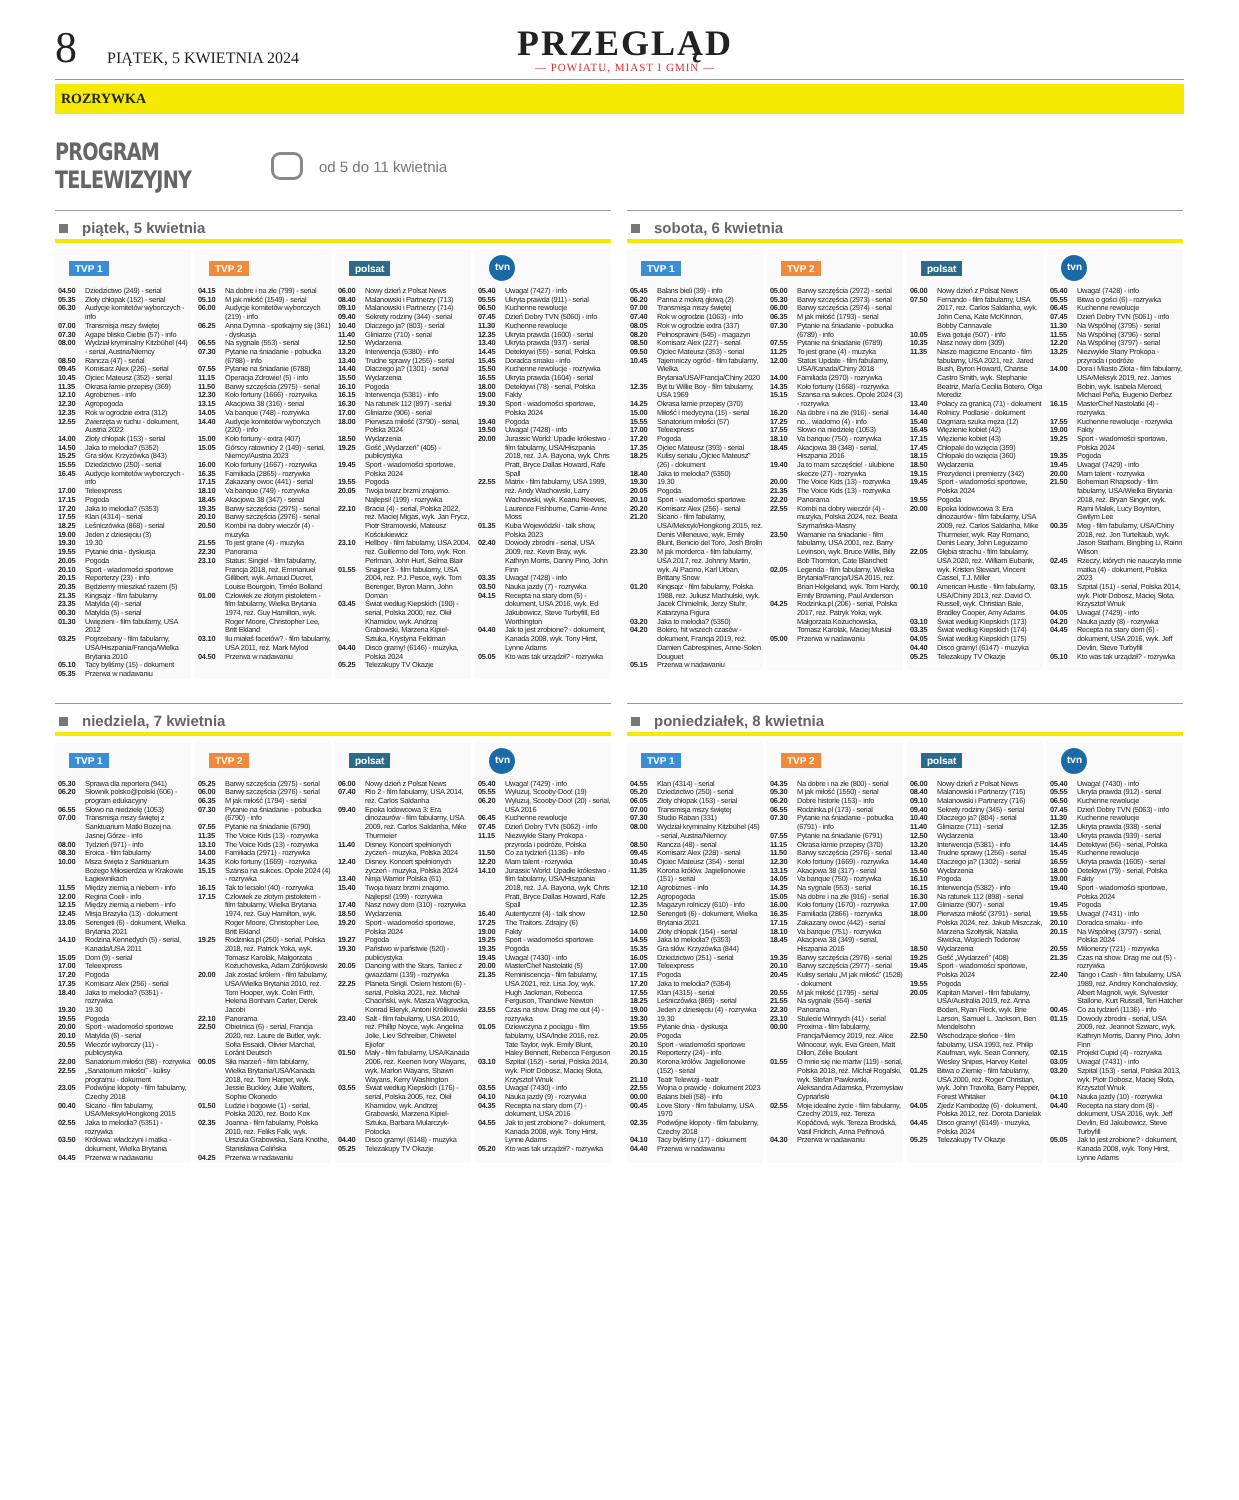8
PIĄTEK, 5 KWIETNIA 2024
PRZEGLĄD
— POWIATU, MIAST I GMIN —
ROZRYWKA
PROGRAM TELEWIZYJNY
od 5 do 11 kwietnia
piątek, 5 kwietnia
TVP 1
| 04.50 | Dziedzictwo (249) - serial |
| 05.35 | Złoty chłopak (152) - serial |
| 06.30 | Audycje komitetów wyborczych - info |
| 07.00 | Transmisja mszy świętej |
| 07.30 | Agape blisko Ciebie (57) - info |
| 08.00 | Wydział kryminalny Kitzbühel (44) - serial, Austria/Niemcy |
| 08.50 | Rancza (47) - serial |
| 09.45 | Komisarz Alex (226) - serial |
| 10.45 | Ojciec Mateusz (352) - serial |
| 11.35 | Okrasa łamie przepisy (369) |
| 12.10 | Agrobiznes - info |
| 12.30 | Agropogoda |
| 12.35 | Rok w ogrodzie extra (312) |
| 12.55 | Zwierzęta w ruchu - dokument, Austria 2022 |
| 14.00 | Złoty chłopak (153) - serial |
| 14.50 | Jaka to melodia? (5352) |
| 15.25 | Gra słów. Krzyżówka (843) |
| 15.55 | Dziedzictwo (250) - serial |
| 16.45 | Audycje komitetów wyborczych - info |
| 17.00 | Teleexpress |
| 17.15 | Pogoda |
| 17.20 | Jaka to melodia? (5353) |
| 17.55 | Klan (4314) - serial |
| 18.25 | Leśniczówka (868) - serial |
| 19.00 | Jeden z dziesięciu (3) |
| 19.30 | 19.30 |
| 19.55 | Pytanie dnia - dyskusja |
| 20.05 | Pogoda |
| 20.10 | Sport - wiadomości sportowe |
| 20.15 | Reporterzy (23) - info |
| 20.35 | Będziemy mieszkać razem (5) |
| 21.35 | Kingsajz - film fabularny |
| 23.35 | Matylda (4) - serial |
| 00.30 | Matylda (5) - serial |
| 01.30 | Uwięzieni - film fabularny, USA 2012 |
| 03.25 | Pogrzebany - film fabularny, USA/Hiszpania/Francja/Wielka Brytania 2010 |
| 05.10 | Tacy byliśmy (15) - dokument |
| 05.35 | Przerwa w nadawaniu |
TVP 2
| 04.15 | Na dobre i na złe (799) - serial |
| 05.10 | M jak miłość (1549) - serial |
| 06.00 | Audycje komitetów wyborczych (219) - info |
| 06.25 | Anna Dymna - spotkajmy się (361) - dyskusja |
| 06.55 | Na sygnale (553) - serial |
| 07.30 | Pytanie na śniadanie - pobudka (6788) - info |
| 07.55 | Pytanie na śniadanie (6788) |
| 11.15 | Operacja Zdrowie! (5) - info |
| 11.50 | Barwy szczęścia (2975) - serial |
| 12.30 | Koło fortuny (1666) - rozrywka |
| 13.15 | Akacjowa 38 (316) - serial |
| 14.05 | Va banque (748) - rozrywka |
| 14.40 | Audycje komitetów wyborczych (220) - info |
| 15.00 | Koło fortuny - extra (407) |
| 15.05 | Górscy ratownicy 2 (149) - serial, Niemcy/Austria 2023 |
| 16.00 | Koło fortuny (1667) - rozrywka |
| 16.35 | Familiada (2865) - rozrywka |
| 17.15 | Zakazany owoc (441) - serial |
| 18.10 | Va banque (749) - rozrywka |
| 18.45 | Akacjowa 38 (347) - serial |
| 19.35 | Barwy szczęścia (2975) - serial |
| 20.10 | Barwy szczęścia (2976) - serial |
| 20.50 | Kombii na dobry wieczór (4) - muzyka |
| 21.55 | To jest grane (4) - muzyka |
| 22.30 | Panorama |
| 23.10 | Status: Singiel - film fabularny, Francja 2018, reż. Emmanuel Gillibert, wyk. Arnaud Ducret, Louise Bourgoin, Timéo Bolland |
| 01.00 | Człowiek ze złotym pistoletem - film fabularny, Wielka Brytania 1974, reż. Guy Hamilton, wyk. Roger Moore, Christopher Lee, Britt Ekland |
| 03.10 | Ilu miałaś facetów? - film fabularny, USA 2011, reż. Mark Mylod |
| 04.50 | Przerwa w nadawaniu |
polsat
| 06.00 | Nowy dzień z Polsat News |
| 08.40 | Malanowski i Partnerzy (713) |
| 09.10 | Malanowski i Partnerzy (714) |
| 09.40 | Sekrety rodziny (344) - serial |
| 10.40 | Dlaczego ja? (803) - serial |
| 11.40 | Gliniarze (710) - serial |
| 12.50 | Wydarzenia |
| 13.20 | Interwencja (5380) - info |
| 13.40 | Trudne sprawy (1255) - serial |
| 14.40 | Dlaczego ja? (1301) - serial |
| 15.50 | Wydarzenia |
| 16.10 | Pogoda |
| 16.15 | Interwencja (5381) - info |
| 16.30 | Na ratunek 112 (897) - serial |
| 17.00 | Gliniarze (906) - serial |
| 18.00 | Pierwsza miłość (3790) - serial, Polska 2024 |
| 18.50 | Wydarzenia |
| 19.25 | Gość „Wydarzeń” (405) - publicystyka |
| 19.45 | Sport - wiadomości sportowe, Polska 2024 |
| 19.55 | Pogoda |
| 20.05 | Twoja twarz brzmi znajomo. Najlepsi! (199) - rozrywka |
| 22.10 | Bracia (4) - serial, Polska 2022, reż. Maciej Migas, wyk. Jan Frycz, Piotr Stramowski, Mateusz Kościukiewicz |
| 23.10 | Hellboy - film fabularny, USA 2004, reż. Guillermo del Toro, wyk. Ron Perlman, John Hurt, Selma Blair |
| 01.55 | Snajper 3 - film fabularny, USA 2004, reż. P.J. Pesce, wyk. Tom Berenger, Byron Mann, John Doman |
| 03.45 | Świat według Kiepskich (190) - serial, Polska 2000, reż. Okił Khamidov, wyk. Andrzej Grabowski, Marzena Kipiel-Sztuka, Krystyna Feldman |
| 04.40 | Disco gramy! (6146) - muzyka, Polska 2024 |
| 05.25 | Telezakupy TV Okazje |
tvn
| 05.40 | Uwaga! (7427) - info |
| 05.55 | Ukryta prawda (911) - serial |
| 06.50 | Kuchenne rewolucje |
| 07.45 | Dzień Dobry TVN (5060) - info |
| 11.30 | Kuchenne rewolucje |
| 12.35 | Ukryta prawda (1600) - serial |
| 13.40 | Ukryta prawda (937) - serial |
| 14.45 | Detektywi (55) - serial, Polska |
| 15.45 | Doradca smaku - info |
| 15.50 | Kuchenne rewolucje - rozrywka |
| 16.55 | Ukryta prawda (1604) - serial |
| 18.00 | Detektywi (78) - serial, Polska |
| 19.00 | Fakty |
| 19.30 | Sport - wiadomości sportowe, Polska 2024 |
| 19.40 | Pogoda |
| 19.50 | Uwaga! (7428) - info |
| 20.00 | Jurassic World: Upadłe królestwo - film fabularny, USA/Hiszpania 2018, reż. J.A. Bayona, wyk. Chris Pratt, Bryce Dallas Howard, Rafe Spall |
| 22.55 | Matrix - film fabularny, USA 1999, reż. Andy Wachowski, Larry Wachowski, wyk. Keanu Reeves, Laurence Fishburne, Carrie-Anne Moss |
| 01.35 | Kuba Wojewódzki - talk show, Polska 2023 |
| 02.40 | Dowody zbrodni - serial, USA 2009, reż. Kevin Bray, wyk. Kathryn Morris, Danny Pino, John Finn |
| 03.35 | Uwaga! (7428) - info |
| 03.50 | Nauka jazdy (7) - rozrywka |
| 04.15 | Recepta na stary dom (5) - dokument, USA 2016, wyk. Ed Jakubowicz, Steve Turbyfill, Ed Worthington |
| 04.40 | Jak to jest zrobione? - dokument, Kanada 2008, wyk. Tony Hirst, Lynne Adams |
| 05.05 | Kto was tak urządził? - rozrywka |
sobota, 6 kwietnia
TVP 1
| 05.45 | Balans bieli (39) - info |
| 06.20 | Panna z mokrą głową (2) |
| 07.00 | Transmisja mszy świętej |
| 07.40 | Rok w ogrodzie (1063) - info |
| 08.05 | Rok w ogrodzie extra (337) |
| 08.20 | Pełnosprawni (545) - magazyn |
| 08.50 | Komisarz Alex (227) - serial |
| 09.50 | Ojciec Mateusz (353) - serial |
| 10.45 | Tajemniczy ogród - film fabularny, Wielka Brytania/USA/Francja/Chiny 2020 |
| 12.35 | Byt tu Willie Boy - film fabularny, USA 1969 |
| 14.25 | Okrasa łamie przepisy (370) |
| 15.00 | Miłość i medycyna (15) - serial |
| 15.55 | Sanatorium miłości (57) |
| 17.00 | Teleexpress |
| 17.20 | Pogoda |
| 17.35 | Ojciec Mateusz (393) - serial |
| 18.25 | Kulisy serialu „Ojciec Mateusz” (26) - dokument |
| 18.40 | Jaka to melodia? (5350) |
| 19.30 | 19.30 |
| 20.05 | Pogoda |
| 20.10 | Sport - wiadomości sportowe |
| 20.20 | Komisarz Alex (256) - serial |
| 21.20 | Sicario - film fabularny, USA/Meksyk/Hongkong 2015, reż. Denis Villeneuve, wyk. Emily Blunt, Benicio del Toro, Josh Brolin |
| 23.30 | M jak morderca - film fabularny, USA 2017, reż. Johnny Martin, wyk. Al Pacino, Karl Urban, Brittany Snow |
| 01.20 | Kingsajz - film fabularny, Polska 1988, reż. Juliusz Machulski, wyk. Jacek Chmielnik, Jerzy Stuhr, Katarzyna Figura |
| 03.20 | Jaka to melodia? (5350) |
| 04.20 | Bolero, hit wszech czasów - dokument, Francja 2019, reż. Damien Cabrespines, Anne-Solen Douguet |
| 05.15 | Przerwa w nadawaniu |
TVP 2
| 05.00 | Barwy szczęścia (2972) - serial |
| 05.30 | Barwy szczęścia (2973) - serial |
| 06.00 | Barwy szczęścia (2974) - serial |
| 06.35 | M jak miłość (1793) - serial |
| 07.30 | Pytanie na śniadanie - pobudka (6789) - info |
| 07.55 | Pytanie na śniadanie (6789) |
| 11.25 | To jest grane (4) - muzyka |
| 12.00 | Status Update - film fabularny, USA/Kanada/Chiny 2018 |
| 14.00 | Familiada (2970) - rozrywka |
| 14.35 | Koło fortuny (1668) - rozrywka |
| 15.15 | Szansa na sukces. Opole 2024 (3) - rozrywka |
| 16.20 | Na dobre i na złe (916) - serial |
| 17.25 | no... wiadomo (4) - info |
| 17.55 | Słowo na niedzielę (1053) |
| 18.10 | Va banque (750) - rozrywka |
| 18.45 | Akacjowa 38 (348) - serial, Hiszpania 2016 |
| 19.40 | Ja to mam szczęście! - ulubione skecze (27) - rozrywka |
| 20.00 | The Voice Kids (13) - rozrywka |
| 21.35 | The Voice Kids (13) - rozrywka |
| 22.20 | Panorama |
| 22.55 | Kombi na dobry wieczór (4) - muzyka, Polska 2024, reż. Beata Szymańska-Masny |
| 23.50 | Wamanie na śniadanie - film fabularny, USA 2001, reż. Barry Levinson, wyk. Bruce Willis, Billy Bob Thornton, Cate Blanchett |
| 02.05 | Legenda - film fabularny, Wielka Brytania/Francja/USA 2015, reż. Brian Helgeland, wyk. Tom Hardy, Emily Browning, Paul Anderson |
| 04.25 | Rodzinka.pl (206) - serial, Polska 2017, reż. Patryk Yoka, wyk. Małgorzata Kożuchowska, Tomasz Karolak, Maciej Musiał |
| 05.00 | Przerwa w nadawaniu |
polsat
| 06.00 | Nowy dzień z Polsat News |
| 07.50 | Fernando - film fabularny, USA 2017, reż. Carlos Saldanha, wyk. John Cena, Kate McKinnon, Bobby Cannavale |
| 10.05 | Ewa gotuje (507) - info |
| 10.35 | Nasz nowy dom (309) |
| 11.35 | Nasze magiczne Encanto - film fabularny, USA 2021, reż. Jared Bush, Byron Howard, Charise Castro Smith, wyk. Stephanie Beatriz, María Cecilia Botero, Olga Merediz |
| 13.40 | Polacy za granicą (71) - dokument |
| 14.40 | Rolnicy. Podlasie - dokument |
| 15.40 | Dagmara szuka męża (12) |
| 16.45 | Więzienie kobiet (42) |
| 17.15 | Więzienie kobiet (43) |
| 17.45 | Chłopaki do wzięcia (359) |
| 18.15 | Chłopaki do wzięcia (360) |
| 18.50 | Wydarzenia |
| 19.15 | Prezydenci i premierzy (342) |
| 19.45 | Sport - wiadomości sportowe, Polska 2024 |
| 19.55 | Pogoda |
| 20.00 | Epoka lodowcowa 3: Era dinozaurów - film fabularny, USA 2009, reż. Carlos Saldanha, Mike Thurmeier, wyk. Ray Romano, Denis Leary, John Leguizamo |
| 22.05 | Głębia strachu - film fabularny, USA 2020, reż. William Eubank, wyk. Kristen Stewart, Vincent Cassel, T.J. Miller |
| 00.10 | American Hustle - film fabularny, USA/Chiny 2013, reż. David O. Russell, wyk. Christian Bale, Bradley Cooper, Amy Adams |
| 03.10 | Świat według Kiepskich (173) |
| 03.35 | Świat według Kiepskich (174) |
| 04.05 | Świat według Kiepskich (175) |
| 04.40 | Disco gramy! (6147) - muzyka |
| 05.25 | Telezakupy TV Okazje |
tvn
| 05.40 | Uwaga! (7428) - info |
| 05.55 | Bitwa o gości (6) - rozrywka |
| 06.45 | Kuchenne rewolucje |
| 07.45 | Dzień Dobry TVN (5061) - info |
| 11.30 | Na Wspólnej (3795) - serial |
| 11.55 | Na Wspólnej (3796) - serial |
| 12.20 | Na Wspólnej (3797) - serial |
| 13.25 | Niezwykłe Stany Prokopa - przyroda i podróże |
| 14.00 | Dora i Miasto Złota - film fabularny, USA/Meksyk 2019, reż. James Bobin, wyk. Isabela Merced, Michael Peña, Eugenio Derbez |
| 16.15 | MasterChef Nastolatki (4) - rozrywka |
| 17.55 | Kuchenne rewolucje - rozrywka |
| 19.00 | Fakty |
| 19.25 | Sport - wiadomości sportowe, Polska 2024 |
| 19.35 | Pogoda |
| 19.45 | Uwaga! (7429) - info |
| 20.00 | Mam talent - rozrywka |
| 21.50 | Bohemian Rhapsody - film fabularny, USA/Wielka Brytania 2018, reż. Bryan Singer, wyk. Rami Malek, Lucy Boynton, Gwilym Lee |
| 00.35 | Meg - film fabularny, USA/Chiny 2018, reż. Jon Turteltaub, wyk. Jason Statham, Bingbing Li, Rainn Wilson |
| 02.45 | Rzeczy, których nie nauczyła mnie matka (4) - dokument, Polska 2023 |
| 03.15 | Szpital (151) - serial, Polska 2014, wyk. Piotr Dobosz, Maciej Słota, Krzysztof Wnuk |
| 04.05 | Uwaga! (7429) - info |
| 04.20 | Nauka jazdy (8) - rozrywka |
| 04.45 | Recepta na stary dom (6) - dokument, USA 2016, wyk. Jeff Devlin, Steve Turbyfill |
| 05.10 | Kto was tak urządził? - rozrywka |
niedziela, 7 kwietnia
TVP 1
| 05.30 | Sprawa dla reportera (941) |
| 06.20 | Słownik polsko@polski (606) - program edukacyjny |
| 06.55 | Słowo na niedzielę (1053) |
| 07.00 | Transmisja mszy świętej z Sanktuarium Matki Bożej na Jasnej Górze - info |
| 08.00 | Tydzień (971) - info |
| 08.30 | Eroica - film fabularny |
| 10.00 | Msza święta z Sanktuarium Bożego Miłosierdzia w Krakowie Łagiewnikach |
| 11.55 | Między ziemią a niebem - info |
| 12.00 | Regina Coeli - info |
| 12.15 | Między ziemią a niebem - info |
| 12.45 | Misja Brazylia (13) - dokument |
| 13.05 | Serengeti (6) - dokument, Wielka Brytania 2021 |
| 14.10 | Rodzina Kennedych (5) - serial, Kanada/USA 2011 |
| 15.05 | Dom (9) - serial |
| 17.00 | Teleexpress |
| 17.20 | Pogoda |
| 17.35 | Komisarz Alex (256) - serial |
| 18.40 | Jaka to melodia? (5351) - rozrywka |
| 19.30 | 19.30 |
| 19.55 | Pogoda |
| 20.00 | Sport - wiadomości sportowe |
| 20.10 | Matylda (6) - serial |
| 20.55 | Wieczór wyborczy (11) - publicystyka |
| 22.00 | Sanatorium miłości (58) - rozrywka |
| 22.55 | „Sanatorium miłości” - kulisy programu - dokument |
| 23.05 | Podwójne kłopoty - film fabularny, Czechy 2018 |
| 00.40 | Sicario - film fabularny, USA/Meksyk/Hongkong 2015 |
| 02.55 | Jaka to melodia? (5351) - rozrywka |
| 03.50 | Królowa: władczyni i matka - dokument, Wielka Brytania |
| 04.45 | Przerwa w nadawaniu |
TVP 2
| 05.25 | Barwy szczęścia (2975) - serial |
| 06.00 | Barwy szczęścia (2976) - serial |
| 06.35 | M jak miłość (1794) - serial |
| 07.30 | Pytanie na śniadanie - pobudka (6790) - info |
| 07.55 | Pytanie na śniadanie (6790) |
| 11.35 | The Voice Kids (13) - rozrywka |
| 13.10 | The Voice Kids (13) - rozrywka |
| 14.00 | Familiada (2971) - rozrywka |
| 14.35 | Koło fortuny (1669) - rozrywka |
| 15.15 | Szansa na sukces. Opole 2024 (4) - rozrywka |
| 16.15 | Tak to leciało! (40) - rozrywka |
| 17.15 | Człowiek ze złotym pistoletem - film fabularny, Wielka Brytania 1974, reż. Guy Hamilton, wyk. Roger Moore, Christopher Lee, Britt Ekland |
| 19.25 | Rodzinka.pl (250) - serial, Polska 2018, reż. Patrick Yoka, wyk. Tomasz Karolak, Małgorzata Kożuchowska, Adam Zdrójkowski |
| 20.00 | Jak zostać królem - film fabularny, USA/Wielka Brytania 2010, reż. Tom Hooper, wyk. Colin Firth, Helena Bonham Carter, Derek Jacobi |
| 22.10 | Panorama |
| 22.50 | Obietnica (6) - serial, Francja 2020, reż. Laure de Butler, wyk. Sofia Essaidi, Olivier Marchal, Loránt Deutsch |
| 00.05 | Siła marzeń - film fabularny, Wielka Brytania/USA/Kanada 2018, reż. Tom Harper, wyk. Jessie Buckley, Julie Walters, Sophie Okonedo |
| 01.50 | Ludzie i bogowie (1) - serial, Polska 2020, reż. Bodo Kox |
| 02.35 | Joanna - film fabularny, Polska 2010, reż. Feliks Falk, wyk. Urszula Grabowska, Sara Knothe, Stanisława Celińska |
| 04.25 | Przerwa w nadawaniu |
polsat
| 06.00 | Nowy dzień z Polsat News |
| 07.40 | Rio 2 - film fabularny, USA 2014, reż. Carlos Saldanha |
| 09.40 | Epoka lodowcowa 3: Era dinozaurów - film fabularny, USA 2009, reż. Carlos Saldanha, Mike Thurmeier |
| 11.40 | Disney. Koncert spełnionych życzeń - muzyka, Polska 2024 |
| 12.40 | Disney. Koncert spełnionych życzeń - muzyka, Polska 2024 |
| 13.40 | Ninja Warrior Polska (61) |
| 15.40 | Twoja twarz brzmi znajomo. Najlepsi! (199) - rozrywka |
| 17.40 | Nasz nowy dom (310) - rozrywka |
| 18.50 | Wydarzenia |
| 19.20 | Sport - wiadomości sportowe, Polska 2024 |
| 19.27 | Pogoda |
| 19.30 | Państwo w państwie (520) - publicystyka |
| 20.05 | Dancing with the Stars. Taniec z gwiazdami (139) - rozrywka |
| 22.25 | Planeta Singli. Osiem historii (6) - serial, Polska 2021, reż. Michał Chaciński, wyk. Masza Wągrocka, Konrad Eleryk, Antoni Królikowski |
| 23.40 | Salt - film fabularny, USA 2010, reż. Phillip Noyce, wyk. Angelina Jolie, Liev Schreiber, Chiwetel Ejiofor |
| 01.50 | Mały - film fabularny, USA/Kanada 2006, reż. Keenen Ivory Wayans, wyk. Marlon Wayans, Shawn Wayans, Kerry Washington |
| 03.55 | Świat według Kiepskich (176) - serial, Polska 2005, reż. Okił Khamidov, wyk. Andrzej Grabowski, Marzena Kipiel-Sztuka, Barbara Mularczyk-Potocka |
| 04.40 | Disco gramy! (6148) - muzyka |
| 05.25 | Telezakupy TV Okazje |
tvn
| 05.40 | Uwaga! (7429) - info |
| 05.55 | Wyluzuj, Scooby-Doo! (19) |
| 06.20 | Wyluzuj, Scooby-Doo! (20) - serial, USA 2016 |
| 06.45 | Kuchenne rewolucje |
| 07.45 | Dzień Dobry TVN (5062) - info |
| 11.15 | Niezwykłe Stany Prokopa - przyroda i podróże, Polska |
| 11.50 | Co za tydzień (1136) - info |
| 12.20 | Mam talent - rozrywka |
| 14.10 | Jurassic World: Upadłe królestwo - film fabularny, USA/Hiszpania 2018, reż. J.A. Bayona, wyk. Chris Pratt, Bryce Dallas Howard, Rafe Spall |
| 16.40 | Autentyczni (4) - talk show |
| 17.25 | The Traitors. Zdrajcy (6) |
| 19.00 | Fakty |
| 19.25 | Sport - wiadomości sportowe |
| 19.35 | Pogoda |
| 19.45 | Uwaga! (7430) - info |
| 20.00 | MasterChef Nastolatki (5) |
| 21.35 | Reminiscencja - film fabularny, USA 2021, reż. Lisa Joy, wyk. Hugh Jackman, Rebecca Ferguson, Thandiwe Newton |
| 23.55 | Czas na show. Drag me out (4) - rozrywka |
| 01.05 | Dziewczyna z pociągu - film fabularny, USA/Indie 2016, reż. Tate Taylor, wyk. Emily Blunt, Haley Bennett, Rebecca Ferguson |
| 03.10 | Szpital (152) - serial, Polska 2014, wyk. Piotr Dobosz, Maciej Słota, Krzysztof Wnuk |
| 03.55 | Uwaga! (7430) - info |
| 04.10 | Nauka jazdy (9) - rozrywka |
| 04.35 | Recepta na stary dom (7) - dokument, USA 2016 |
| 04.55 | Jak to jest zrobione? - dokument, Kanada 2008, wyk. Tony Hirst, Lynne Adams |
| 05.20 | Kto was tak urządził? - rozrywka |
poniedziałek, 8 kwietnia
TVP 1
| 04.55 | Klan (4314) - serial |
| 05.20 | Dziedzictwo (250) - serial |
| 06.05 | Złoty chłopak (153) - serial |
| 07.00 | Transmisja mszy świętej |
| 07.30 | Studio Raban (331) |
| 08.00 | Wydział kryminalny Kitzbühel (45) - serial, Austria/Niemcy |
| 08.50 | Rancza (48) - serial |
| 09.45 | Komisarz Alex (228) - serial |
| 10.45 | Ojciec Mateusz (354) - serial |
| 11.35 | Korona królów. Jagiellonowie (151) - serial |
| 12.10 | Agrobiznes - info |
| 12.25 | Agropogoda |
| 12.35 | Magazyn rolniczy (610) - info |
| 12.50 | Serengeti (6) - dokument, Wielka Brytania 2021 |
| 14.00 | Złoty chłopak (154) - serial |
| 14.55 | Jaka to melodia? (5353) |
| 15.35 | Gra słów. Krzyżówka (844) |
| 16.05 | Dziedzictwo (251) - serial |
| 17.00 | Teleexpress |
| 17.15 | Pogoda |
| 17.20 | Jaka to melodia? (5354) |
| 17.55 | Klan (4315) - serial |
| 18.25 | Leśniczówka (869) - serial |
| 19.00 | Jeden z dziesięciu (4) - rozrywka |
| 19.30 | 19.30 |
| 19.55 | Pytanie dnia - dyskusja |
| 20.05 | Pogoda |
| 20.10 | Sport - wiadomości sportowe |
| 20.15 | Reporterzy (24) - info |
| 20.30 | Korona królów. Jagiellonowie (152) - serial |
| 21.10 | Teatr Telewizji - teatr |
| 22.55 | Wojna o prawdę - dokument 2023 |
| 00.00 | Balans bieli (58) - info |
| 00.45 | Love Story - film fabularny, USA 1970 |
| 02.35 | Podwójne kłopoty - film fabularny, Czechy 2018 |
| 04.10 | Tacy byliśmy (17) - dokument |
| 04.40 | Przerwa w nadawaniu |
TVP 2
| 04.35 | Na dobre i na złe (800) - serial |
| 05.30 | M jak miłość (1550) - serial |
| 06.20 | Dobre historie (153) - info |
| 06.55 | Rodzinka.pl (173) - serial |
| 07.30 | Pytanie na śniadanie - pobudka (6791) - info |
| 07.55 | Pytanie na śniadanie (6791) |
| 11.15 | Okrasa łamie przepisy (370) |
| 11.50 | Barwy szczęścia (2976) - serial |
| 12.30 | Koło fortuny (1669) - rozrywka |
| 13.15 | Akacjowa 38 (317) - serial |
| 14.05 | Va banque (750) - rozrywka |
| 14.35 | Na sygnale (553) - serial |
| 15.05 | Na dobre i na złe (916) - serial |
| 16.00 | Koło fortuny (1670) - rozrywka |
| 16.35 | Familiada (2866) - rozrywka |
| 17.15 | Zakazany owoc (442) - serial |
| 18.10 | Va banque (751) - rozrywka |
| 18.45 | Akacjowa 38 (349) - serial, Hiszpania 2016 |
| 19.35 | Barwy szczęścia (2976) - serial |
| 20.10 | Barwy szczęścia (2977) - serial |
| 20.45 | Kulisy serialu „M jak miłość” (1528) - dokument |
| 20.55 | M jak miłość (1795) - serial |
| 21.55 | Na sygnale (554) - serial |
| 22.30 | Panorama |
| 23.10 | Stulecie Winnych (41) - serial |
| 00.00 | Proxima - film fabularny, Francja/Niemcy 2019, reż. Alice Winocour, wyk. Eva Green, Matt Dillon, Zélie Boulant |
| 01.55 | O mnie się nie martw (119) - serial, Polska 2018, reż. Michał Rogalski, wyk. Stefan Pawłowski, Aleksandra Adamska, Przemysław Cypriański |
| 02.55 | Moje idealne życie - film fabularny, Czechy 2019, reż. Tereza Kopáčová, wyk. Tereza Brodská, Vasil Fridrich, Anna Peřinová |
| 04.30 | Przerwa w nadawaniu |
polsat
| 06.00 | Nowy dzień z Polsat News |
| 08.40 | Malanowski i Partnerzy (715) |
| 09.10 | Malanowski i Partnerzy (716) |
| 09.40 | Sekrety rodziny (345) - serial |
| 10.40 | Dlaczego ja? (804) - serial |
| 11.40 | Gliniarze (711) - serial |
| 12.50 | Wydarzenia |
| 13.20 | Interwencja (5381) - info |
| 13.40 | Trudne sprawy (1256) - serial |
| 14.40 | Dlaczego ja? (1302) - serial |
| 15.50 | Wydarzenia |
| 16.10 | Pogoda |
| 16.15 | Interwencja (5382) - info |
| 16.30 | Na ratunek 112 (898) - serial |
| 17.00 | Gliniarze (907) - serial |
| 18.00 | Pierwsza miłość (3791) - serial, Polska 2024, reż. Jakub Miszczak, Marzena Szołtysik, Natalia Siwicka, Wojciech Todorow |
| 18.50 | Wydarzenia |
| 19.25 | Gość „Wydarzeń” (408) |
| 19.45 | Sport - wiadomości sportowe, Polska 2024 |
| 19.55 | Pogoda |
| 20.05 | Kapitan Marvel - film fabularny, USA/Australia 2019, reż. Anna Boden, Ryan Fleck, wyk. Brie Larson, Samuel L. Jackson, Ben Mendelsohn |
| 22.50 | Wschodzące słońce - film fabularny, USA 1993, reż. Philip Kaufman, wyk. Sean Connery, Wesley Snipes, Harvey Keitel |
| 01.25 | Bitwa o Ziemię - film fabularny, USA 2000, reż. Roger Christian, wyk. John Travolta, Barry Pepper, Forest Whitaker |
| 04.05 | Zjedz Kambodżę (6) - dokument, Polska 2012, reż. Dorota Danielak |
| 04.45 | Disco gramy! (6149) - muzyka, Polska 2024 |
| 05.25 | Telezakupy TV Okazje |
tvn
| 05.40 | Uwaga! (7430) - info |
| 05.55 | Ukryta prawda (912) - serial |
| 06.50 | Kuchenne rewolucje |
| 07.45 | Dzień Dobry TVN (5063) - info |
| 11.30 | Kuchenne rewolucje |
| 12.35 | Ukryta prawda (938) - serial |
| 13.40 | Ukryta prawda (939) - serial |
| 14.45 | Detektywi (56) - serial, Polska |
| 15.45 | Kuchenne rewolucje |
| 16.55 | Ukryta prawda (1605) - serial |
| 18.00 | Detektywi (79) - serial, Polska |
| 19.00 | Fakty |
| 19.40 | Sport - wiadomości sportowe, Polska 2024 |
| 19.45 | Pogoda |
| 19.55 | Uwaga! (7431) - info |
| 20.10 | Doradca smaku - info |
| 20.15 | Na Wspólnej (3797) - serial, Polska 2024 |
| 20.55 | Milionerzy (721) - rozrywka |
| 21.35 | Czas na show. Drag me out (5) - rozrywka |
| 22.40 | Tango i Cash - film fabularny, USA 1989, reż. Andrey Konchalovskiy, Albert Magnoli, wyk. Sylvester Stallone, Kurt Russell, Teri Hatcher |
| 00.45 | Co za tydzień (1136) - info |
| 01.15 | Dowody zbrodni - serial, USA 2009, reż. Jeannot Szwarc, wyk. Kathryn Morris, Danny Pino, John Finn |
| 02.15 | Projekt Cupid (4) - rozrywka |
| 03.05 | Uwaga! (7431) - info |
| 03.20 | Szpital (153) - serial, Polska 2013, wyk. Piotr Dobosz, Maciej Słota, Krzysztof Wnuk |
| 04.10 | Nauka jazdy (10) - rozrywka |
| 04.40 | Recepta na stary dom (8) - dokument, USA 2016, wyk. Jeff Devlin, Ed Jakubowicz, Steve Turbyfill |
| 05.05 | Jak to jest zrobione? - dokument, Kanada 2008, wyk. Tony Hirst, Lynne Adams |